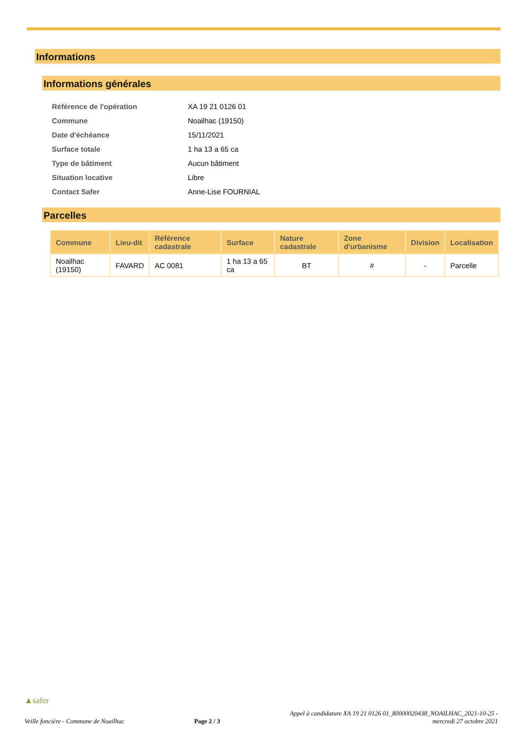Informations
Informations générales
| Référence de l'opération | XA 19 21 0126 01 |
| Commune | Noailhac (19150) |
| Date d'échéance | 15/11/2021 |
| Surface totale | 1 ha 13 a 65 ca |
| Type de bâtiment | Aucun bâtiment |
| Situation locative | Libre |
| Contact Safer | Anne-Lise FOURNIAL |
Parcelles
| Commune | Lieu-dit | Référence cadastrale | Surface | Nature cadastrale | Zone d'urbanisme | Division | Localisation |
| --- | --- | --- | --- | --- | --- | --- | --- |
| Noailhac (19150) | FAVARD | AC 0081 | 1 ha 13 a 65 ca | BT | # | - | Parcelle |
▲safer
Veille foncière - Commune de Noailhac Page 2 / 3 Appel à candidature XA 19 21 0126 01_80000020438_NOAILHAC_2021-10-25 -
mercredi 27 octobre 2021